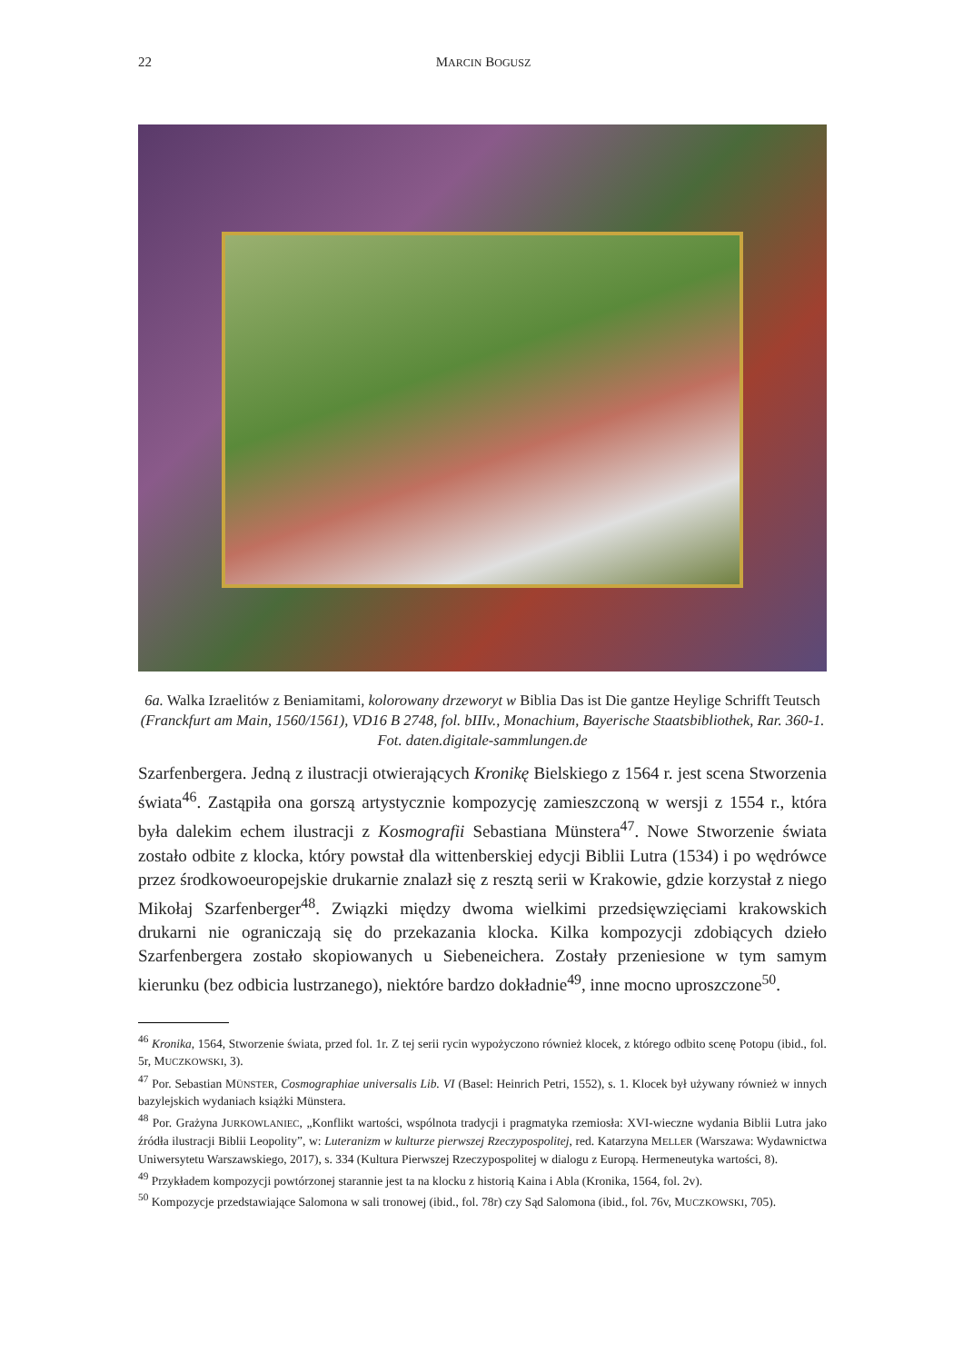22
MARCIN BOGUSZ
6a. Walka Izraelitów z Beniamitami, kolorowany drzeworyt w Biblia Das ist Die gantze Heylige Schrifft Teutsch (Franckfurt am Main, 1560/1561), VD16 B 2748, fol. bIIIv., Monachium, Bayerische Staatsbibliothek, Rar. 360-1. Fot. daten.digitale-sammlungen.de
Szarfenbergera. Jedną z ilustracji otwierających Kronikę Bielskiego z 1564 r. jest scena Stworzenia świata<sup>46</sup>. Zastąpiła ona gorszą artystycznie kompozycję zamieszczoną w wersji z 1554 r., która była dalekim echem ilustracji z Kosmografii Sebastiana Münstera<sup>47</sup>. Nowe Stworzenie świata zostało odbite z klocka, który powstał dla wittenberskiej edycji Biblii Lutra (1534) i po wędrówce przez środkowoeuropejskie drukarnie znalazł się z resztą serii w Krakowie, gdzie korzystał z niego Mikołaj Szarfenberger<sup>48</sup>. Związki między dwoma wielkimi przedsięwzięciami krakowskich drukarni nie ograniczają się do przekazania klocka. Kilka kompozycji zdobiących dzieło Szarfenbergera zostało skopiowanych u Siebeneichera. Zostały przeniesione w tym samym kierunku (bez odbicia lustrzanego), niektóre bardzo dokładnie<sup>49</sup>, inne mocno uproszczone<sup>50</sup>.
<sup>46</sup> Kronika, 1564, Stworzenie świata, przed fol. 1r. Z tej serii rycin wypożyczono również klocek, z którego odbito scenę Potopu (ibid., fol. 5r, MUCZKOWSKI, 3).
<sup>47</sup> Por. Sebastian MÜNSTER, Cosmographiae universalis Lib. VI (Basel: Heinrich Petri, 1552), s. 1. Klocek był używany również w innych bazylejskich wydaniach książki Münstera.
<sup>48</sup> Por. Grażyna JURKOWLANIEC, „Konflikt wartości, wspólnota tradycji i pragmatyka rzemiosła: XVI-wieczne wydania Biblii Lutra jako źródła ilustracji Biblii Leopolity”, w: Luteranizm w kulturze pierwszej Rzeczypospolitej, red. Katarzyna MELLER (Warszawa: Wydawnictwa Uniwersytetu Warszawskiego, 2017), s. 334 (Kultura Pierwszej Rzeczypospolitej w dialogu z Europą. Hermeneutyka wartości, 8).
<sup>49</sup> Przykładem kompozycji powtórzonej starannie jest ta na klocku z historią Kaina i Abla (Kronika, 1564, fol. 2v).
<sup>50</sup> Kompozycje przedstawiające Salomona w sali tronowej (ibid., fol. 78r) czy Sąd Salomona (ibid., fol. 76v, MUCZKOWSKI, 705).